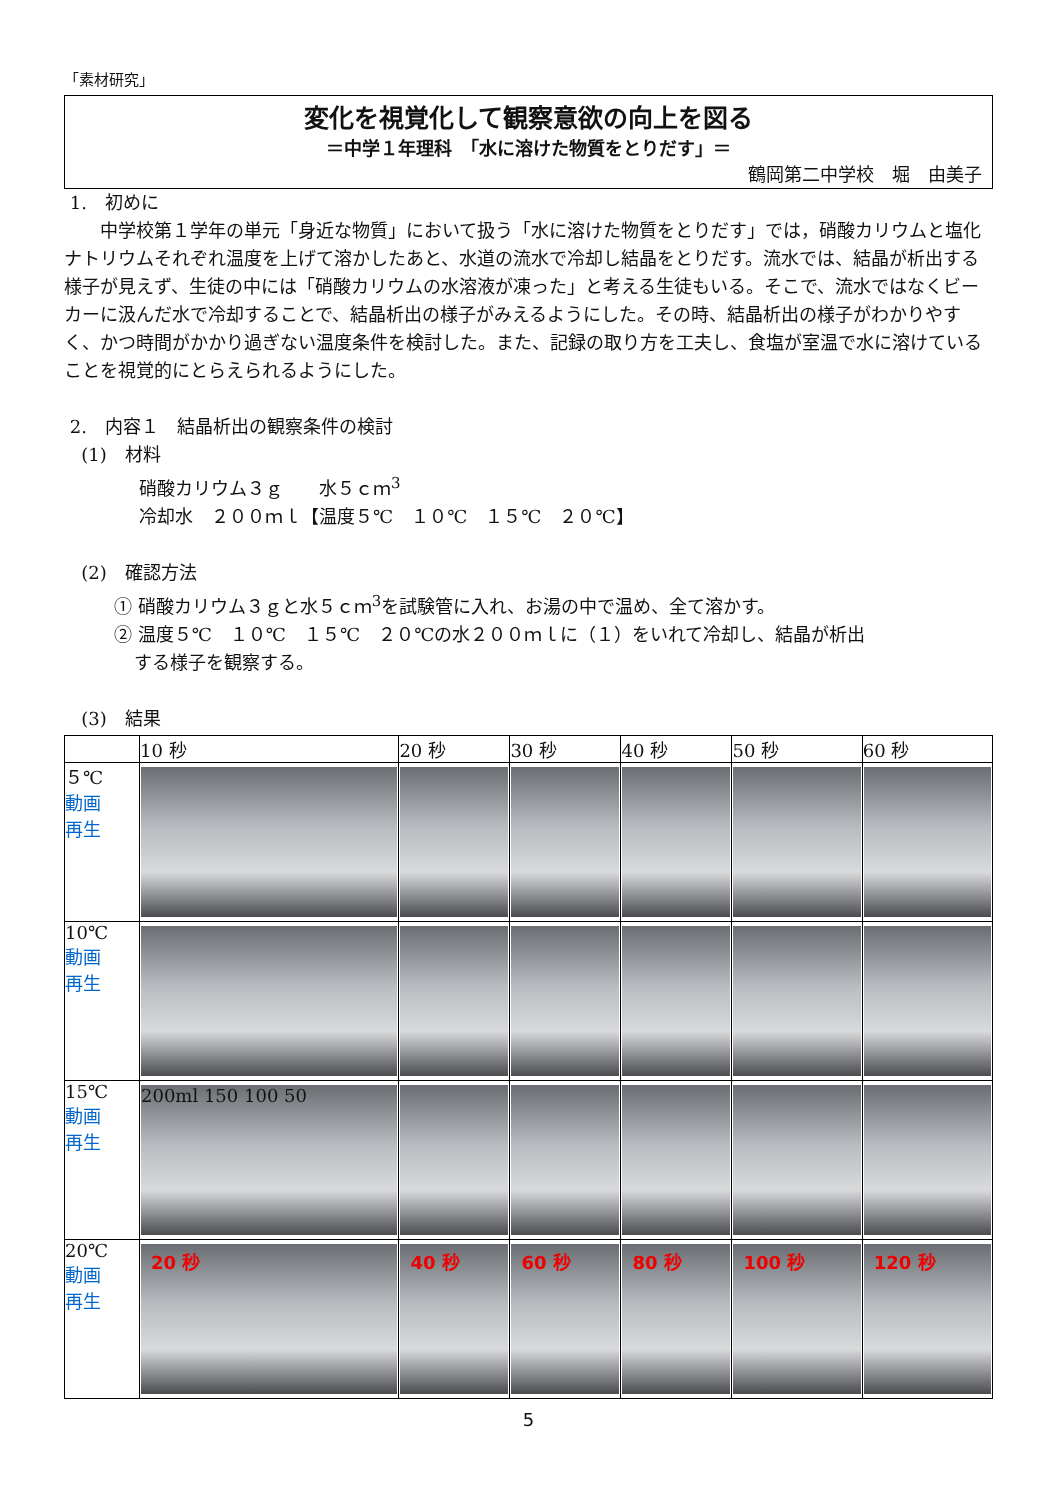「素材研究」
変化を視覚化して観察意欲の向上を図る
＝中学１年理科　「水に溶けた物質をとりだす」＝
鶴岡第二中学校　堀　由美子
1.　初めに
中学校第１学年の単元「身近な物質」において扱う「水に溶けた物質をとりだす」では，硝酸カリウムと塩化ナトリウムそれぞれ温度を上げて溶かしたあと、水道の流水で冷却し結晶をとりだす。流水では、結晶が析出する様子が見えず、生徒の中には「硝酸カリウムの水溶液が凍った」と考える生徒もいる。そこで、流水ではなくビーカーに汲んだ水で冷却することで、結晶析出の様子がみえるようにした。その時、結晶析出の様子がわかりやすく、かつ時間がかかり過ぎない温度条件を検討した。また、記録の取り方を工夫し、食塩が室温で水に溶けていることを視覚的にとらえられるようにした。
2.　内容１　結晶析出の観察条件の検討
(1)　材料
硝酸カリウム３ｇ　　水５ｃｍ<sup>3</sup>
冷却水　２００ｍｌ【温度５℃　１０℃　１５℃　２０℃】
(2)　確認方法
① 硝酸カリウム３ｇと水５ｃｍ<sup>3</sup>を試験管に入れ、お湯の中で温め、全て溶かす。
② 温度５℃　１０℃　１５℃　２０℃の水２００ｍｌに（１）をいれて冷却し、結晶が析出
する様子を観察する。
(3)　結果
| | 10 秒 | 20 秒 | 30 秒 | 40 秒 | 50 秒 | 60 秒 |
| --- | --- | --- | --- | --- | --- | --- |
| ５℃ 動画 再生 | | | | | | |
| 10℃ 動画 再生 | | | | | | |
| 15℃ 動画 再生 | 200ml 150 100 50 | | | | | |
| 20℃ 動画 再生 | 20 秒 | 40 秒 | 60 秒 | 80 秒 | 100 秒 | 120 秒 |
5